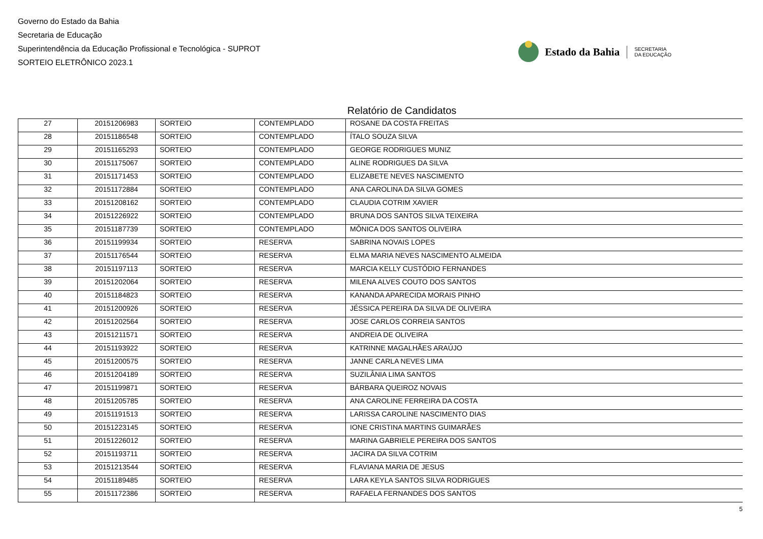Governo do Estado da Bahia
Secretaria de Educação
Superintendência da Educação Profissional e Tecnológica - SUPROT
SORTEIO ELETRÔNICO 2023.1
Estado da Bahia SECRETARIA
DA EDUCAÇÃO
Relatório de Candidatos
| 27 | 20151206983 | SORTEIO | CONTEMPLADO | ROSANE DA COSTA FREITAS |
| 28 | 20151186548 | SORTEIO | CONTEMPLADO | ÍTALO SOUZA SILVA |
| 29 | 20151165293 | SORTEIO | CONTEMPLADO | GEORGE RODRIGUES MUNIZ |
| 30 | 20151175067 | SORTEIO | CONTEMPLADO | ALINE RODRIGUES DA SILVA |
| 31 | 20151171453 | SORTEIO | CONTEMPLADO | ELIZABETE NEVES NASCIMENTO |
| 32 | 20151172884 | SORTEIO | CONTEMPLADO | ANA CAROLINA DA SILVA GOMES |
| 33 | 20151208162 | SORTEIO | CONTEMPLADO | CLAUDIA COTRIM XAVIER |
| 34 | 20151226922 | SORTEIO | CONTEMPLADO | BRUNA DOS SANTOS SILVA TEIXEIRA |
| 35 | 20151187739 | SORTEIO | CONTEMPLADO | MÔNICA DOS SANTOS OLIVEIRA |
| 36 | 20151199934 | SORTEIO | RESERVA | SABRINA NOVAIS LOPES |
| 37 | 20151176544 | SORTEIO | RESERVA | ELMA MARIA NEVES NASCIMENTO ALMEIDA |
| 38 | 20151197113 | SORTEIO | RESERVA | MARCIA KELLY CUSTÓDIO FERNANDES |
| 39 | 20151202064 | SORTEIO | RESERVA | MILENA ALVES COUTO DOS SANTOS |
| 40 | 20151184823 | SORTEIO | RESERVA | KANANDA APARECIDA MORAIS PINHO |
| 41 | 20151200926 | SORTEIO | RESERVA | JÉSSICA PEREIRA DA SILVA DE OLIVEIRA |
| 42 | 20151202564 | SORTEIO | RESERVA | JOSE CARLOS CORREIA SANTOS |
| 43 | 20151211571 | SORTEIO | RESERVA | ANDREIA DE OLIVEIRA |
| 44 | 20151193922 | SORTEIO | RESERVA | KATRINNE MAGALHÃES ARAÚJO |
| 45 | 20151200575 | SORTEIO | RESERVA | JANNE CARLA NEVES LIMA |
| 46 | 20151204189 | SORTEIO | RESERVA | SUZILÂNIA LIMA SANTOS |
| 47 | 20151199871 | SORTEIO | RESERVA | BÁRBARA QUEIROZ NOVAIS |
| 48 | 20151205785 | SORTEIO | RESERVA | ANA CAROLINE FERREIRA DA COSTA |
| 49 | 20151191513 | SORTEIO | RESERVA | LARISSA CAROLINE NASCIMENTO DIAS |
| 50 | 20151223145 | SORTEIO | RESERVA | IONE CRISTINA MARTINS GUIMARÃES |
| 51 | 20151226012 | SORTEIO | RESERVA | MARINA GABRIELE PEREIRA DOS SANTOS |
| 52 | 20151193711 | SORTEIO | RESERVA | JACIRA DA SILVA COTRIM |
| 53 | 20151213544 | SORTEIO | RESERVA | FLAVIANA MARIA DE JESUS |
| 54 | 20151189485 | SORTEIO | RESERVA | LARA KEYLA SANTOS SILVA RODRIGUES |
| 55 | 20151172386 | SORTEIO | RESERVA | RAFAELA FERNANDES DOS SANTOS |
5